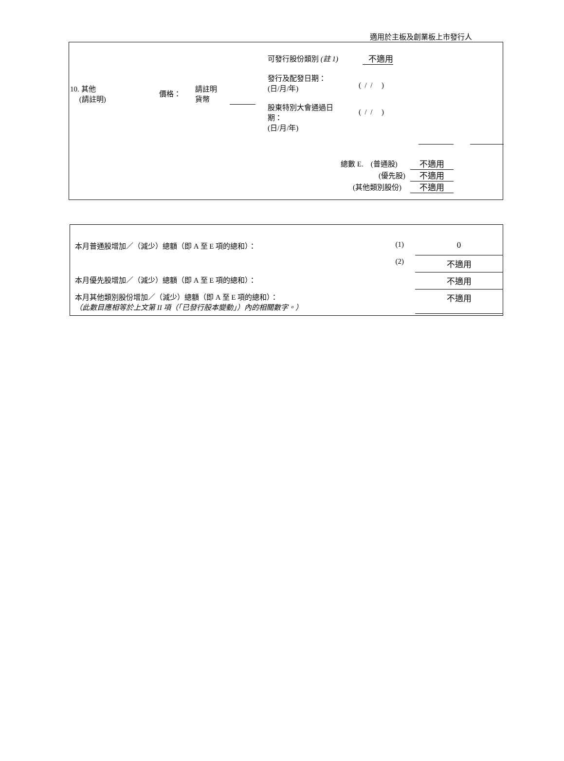適用於主板及創業板上市發行人
10. 其他
(請註明)
價格：
請註明
貨幣
可發行股份類別 (註 1) 不適用
發行及配發日期：
(日/月/年)
( / / )
股東特別大會通過日
期：
(日/月/年)
( / / )
總數 E. (普通股) 不適用
(優先股) 不適用
(其他類別股份) 不適用
| 本月普通股增加／（減少）總額（即 A 至 E 項的總和）： | (1) | 0 |
| | (2) | 不適用 |
| 本月優先股增加／（減少）總額（即 A 至 E 項的總和）： | | 不適用 |
| 本月其他類別股份增加／（減少）總額（即 A 至 E 項的總和）： （此數目應相等於上文第 II 項（「已發行股本變動」）內的相關數字。） | | 不適用 |